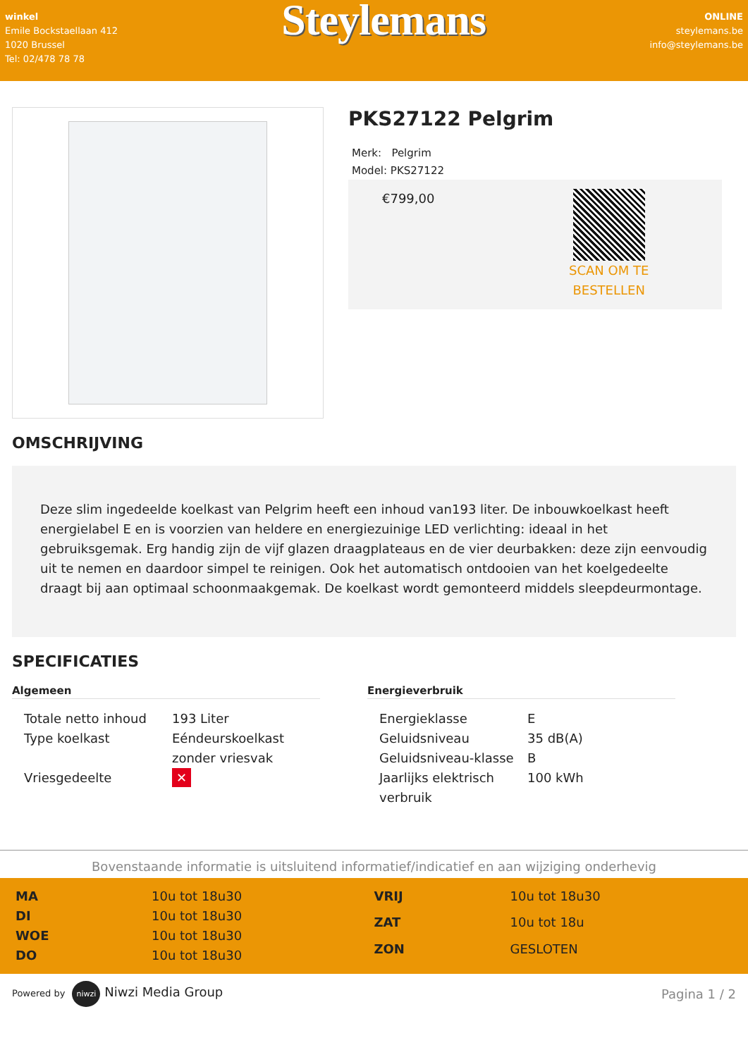winkel
Emile Bockstaellaan 412
1020 Brussel
Tel: 02/478 78 78
Steylemans
ONLINE
steylemans.be
info@steylemans.be
PKS27122 Pelgrim
Merk: Pelgrim
Model: PKS27122
€799,00
SCAN OM TE
BESTELLEN
OMSCHRIJVING
Deze slim ingedeelde koelkast van Pelgrim heeft een inhoud van193 liter. De inbouwkoelkast heeft energielabel E en is voorzien van heldere en energiezuinige LED verlichting: ideaal in het gebruiksgemak. Erg handig zijn de vijf glazen draagplateaus en de vier deurbakken: deze zijn eenvoudig uit te nemen en daardoor simpel te reinigen. Ook het automatisch ontdooien van het koelgedeelte draagt bij aan optimaal schoonmaakgemak. De koelkast wordt gemonteerd middels sleepdeurmontage.
SPECIFICATIES
Algemeen
| Totale netto inhoud | 193 Liter |
| Type koelkast | Eéndeurskoelkast zonder vriesvak |
| Vriesgedeelte | ✕ |
Energieverbruik
| Energieklasse | E |
| Geluidsniveau | 35 dB(A) |
| Geluidsniveau-klasse | B |
| Jaarlijks elektrisch verbruik | 100 kWh |
Bovenstaande informatie is uitsluitend informatief/indicatief en aan wijziging onderhevig
| MA | 10u tot 18u30 |
| DI | 10u tot 18u30 |
| WOE | 10u tot 18u30 |
| DO | 10u tot 18u30 |
| VRIJ | 10u tot 18u30 |
| ZAT | 10u tot 18u |
| ZON | GESLOTEN |
Powered by niwzi Niwzi Media Group
Pagina 1 / 2